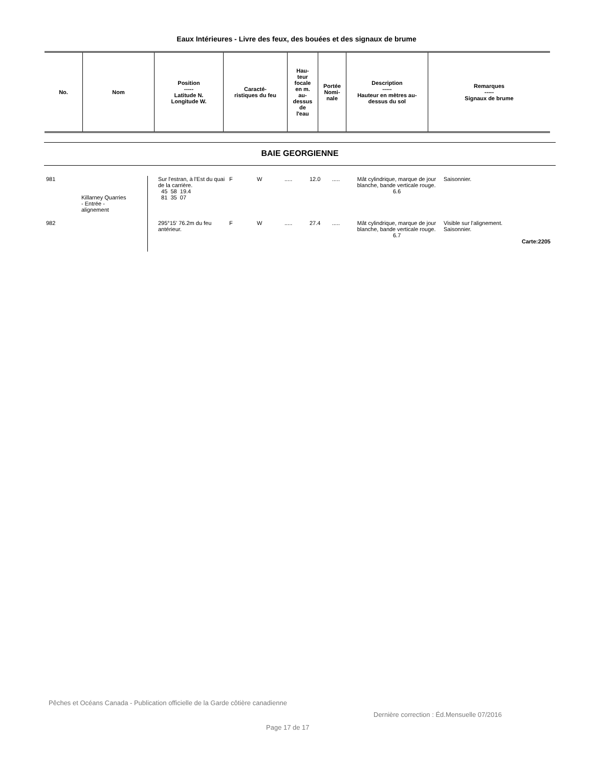Eaux Intérieures - Livre des feux, des bouées et des signaux de brume
| No. | Nom | Position ----- Latitude N. Longitude W. | Caracté- ristiques du feu | Hau- teur focale en m. au- dessus de l'eau | Portée Nomi- nale | Description ----- Hauteur en mètres au- dessus du sol | Remarques ----- Signaux de brume |
| --- | --- | --- | --- | --- | --- | --- | --- |
BAIE GEORGIENNE
| 981 | Killarney Quarries - Entrée - alignement | Sur l'estran, à l'Est du quai de la carrière. 45 58 19.4 81 35 07 | F | W | ..... | 12.0 | ..... | Mât cylindrique, marque de jour blanche, bande verticale rouge. 6.6 | Saisonnier. |
| 982 | | 295°15' 76.2m du feu antérieur. | F | W | ..... | 27.4 | ..... | Mât cylindrique, marque de jour blanche, bande verticale rouge. 6.7 | Visible sur l'alignement. Saisonnier. Carte:2205 |
Pêches et Océans Canada - Publication officielle de la Garde côtière canadienne
Dernière correction : Éd.Mensuelle 07/2016
Page 17 de 17